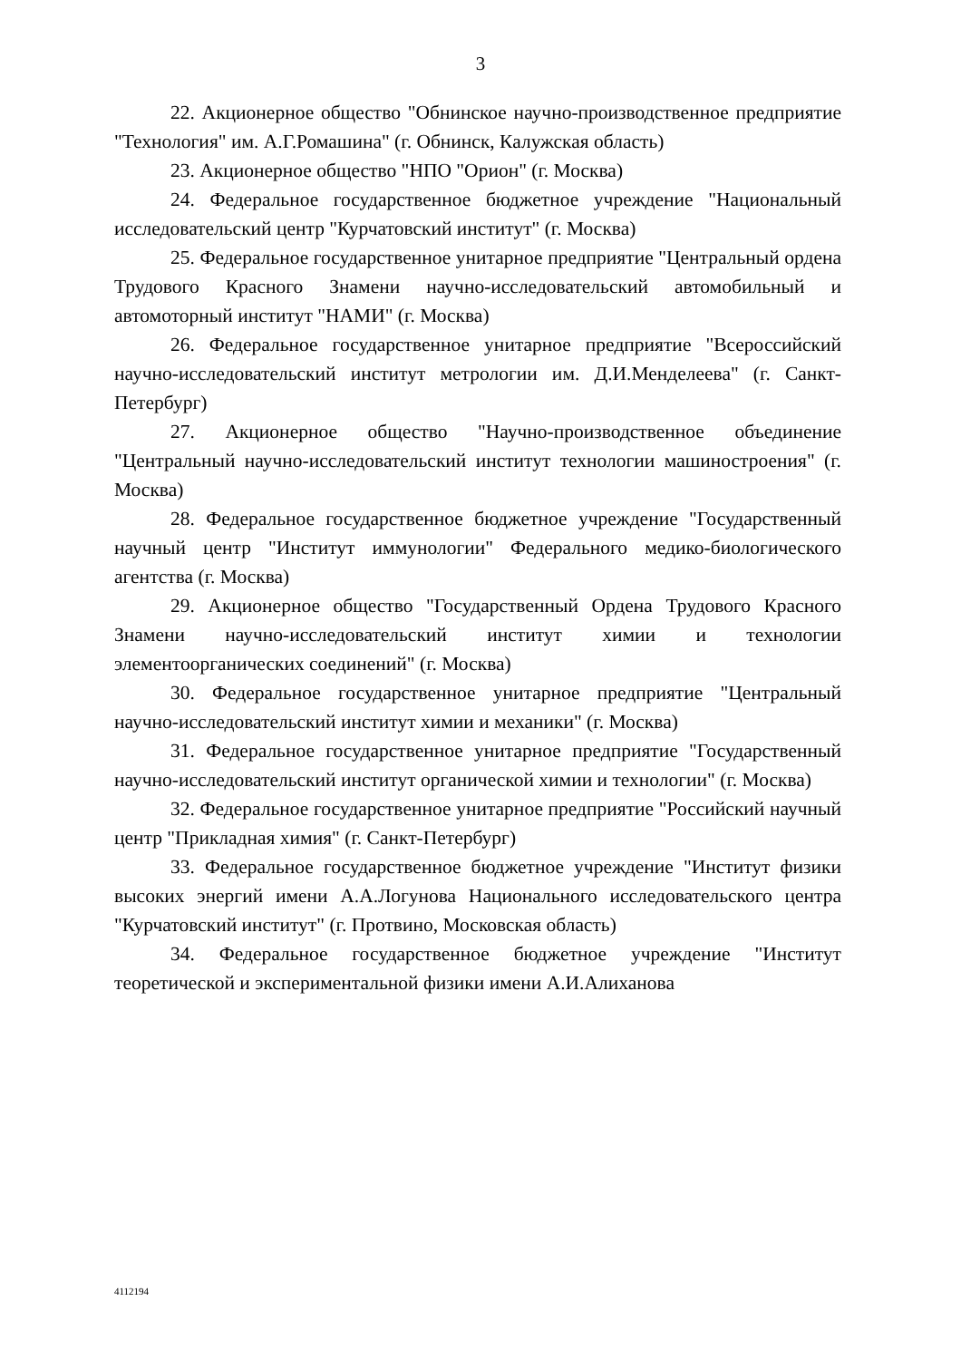3
22. Акционерное общество "Обнинское научно-производственное предприятие "Технология" им. А.Г.Ромашина" (г. Обнинск, Калужская область)
23. Акционерное общество "НПО "Орион" (г. Москва)
24. Федеральное государственное бюджетное учреждение "Национальный исследовательский центр "Курчатовский институт" (г. Москва)
25. Федеральное государственное унитарное предприятие "Центральный ордена Трудового Красного Знамени научно-исследовательский автомобильный и автомоторный институт "НАМИ" (г. Москва)
26. Федеральное государственное унитарное предприятие "Всероссийский научно-исследовательский институт метрологии им. Д.И.Менделеева" (г. Санкт-Петербург)
27. Акционерное общество "Научно-производственное объединение "Центральный научно-исследовательский институт технологии машиностроения" (г. Москва)
28. Федеральное государственное бюджетное учреждение "Государственный научный центр "Институт иммунологии" Федерального медико-биологического агентства (г. Москва)
29. Акционерное общество "Государственный Ордена Трудового Красного Знамени научно-исследовательский институт химии и технологии элементоорганических соединений" (г. Москва)
30. Федеральное государственное унитарное предприятие "Центральный научно-исследовательский институт химии и механики" (г. Москва)
31. Федеральное государственное унитарное предприятие "Государственный научно-исследовательский институт органической химии и технологии" (г. Москва)
32. Федеральное государственное унитарное предприятие "Российский научный центр "Прикладная химия" (г. Санкт-Петербург)
33. Федеральное государственное бюджетное учреждение "Институт физики высоких энергий имени А.А.Логунова Национального исследовательского центра "Курчатовский институт" (г. Протвино, Московская область)
34. Федеральное государственное бюджетное учреждение "Институт теоретической и экспериментальной физики имени А.И.Алиханова
4112194